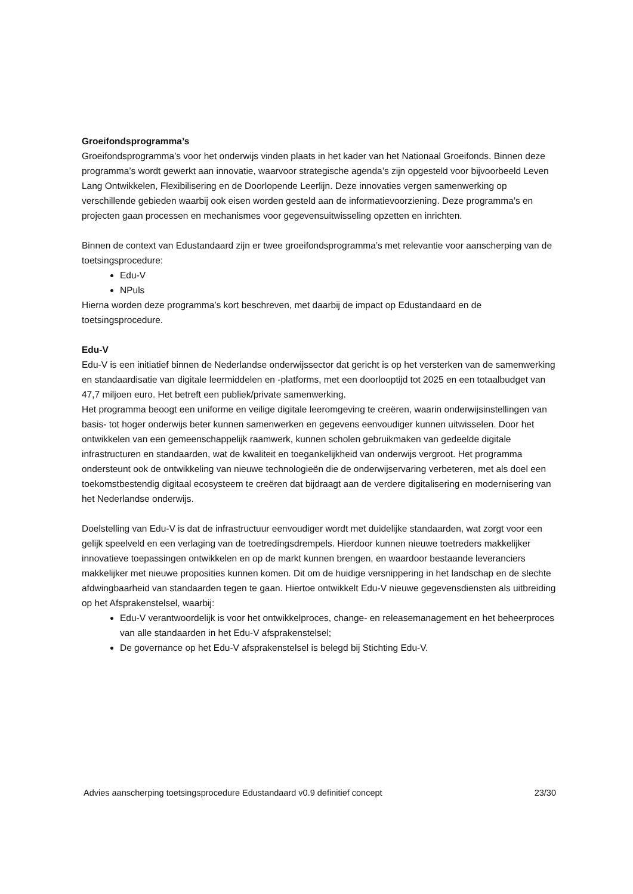Groeifondsprogramma’s
Groeifondsprogramma’s voor het onderwijs vinden plaats in het kader van het Nationaal Groeifonds. Binnen deze programma’s wordt gewerkt aan innovatie, waarvoor strategische agenda’s zijn opgesteld voor bijvoorbeeld Leven Lang Ontwikkelen, Flexibilisering en de Doorlopende Leerlijn. Deze innovaties vergen samenwerking op verschillende gebieden waarbij ook eisen worden gesteld aan de informatievoorziening. Deze programma’s en projecten gaan processen en mechanismes voor gegevensuitwisseling opzetten en inrichten.
Binnen de context van Edustandaard zijn er twee groeifondsprogramma’s met relevantie voor aanscherping van de toetsingsprocedure:
Edu-V
NPuls
Hierna worden deze programma’s kort beschreven, met daarbij de impact op Edustandaard en de toetsingsprocedure.
Edu-V
Edu-V is een initiatief binnen de Nederlandse onderwijssector dat gericht is op het versterken van de samenwerking en standaardisatie van digitale leermiddelen en -platforms, met een doorlooptijd tot 2025 en een totaalbudget van 47,7 miljoen euro. Het betreft een publiek/private samenwerking.
Het programma beoogt een uniforme en veilige digitale leeromgeving te creëren, waarin onderwijsinstellingen van basis- tot hoger onderwijs beter kunnen samenwerken en gegevens eenvoudiger kunnen uitwisselen. Door het ontwikkelen van een gemeenschappelijk raamwerk, kunnen scholen gebruikmaken van gedeelde digitale infrastructuren en standaarden, wat de kwaliteit en toegankelijkheid van onderwijs vergroot. Het programma ondersteunt ook de ontwikkeling van nieuwe technologieën die de onderwijservaring verbeteren, met als doel een toekomstbestendig digitaal ecosysteem te creëren dat bijdraagt aan de verdere digitalisering en modernisering van het Nederlandse onderwijs.
Doelstelling van Edu-V is dat de infrastructuur eenvoudiger wordt met duidelijke standaarden, wat zorgt voor een gelijk speelveld en een verlaging van de toetredingsdrempels. Hierdoor kunnen nieuwe toetreders makkelijker innovatieve toepassingen ontwikkelen en op de markt kunnen brengen, en waardoor bestaande leveranciers makkelijker met nieuwe proposities kunnen komen. Dit om de huidige versnippering in het landschap en de slechte afdwingbaarheid van standaarden tegen te gaan. Hiertoe ontwikkelt Edu-V nieuwe gegevensdiensten als uitbreiding op het Afsprakenstelsel, waarbij:
Edu-V verantwoordelijk is voor het ontwikkelproces, change- en releasemanagement en het beheerproces van alle standaarden in het Edu-V afsprakenstelsel;
De governance op het Edu-V afsprakenstelsel is belegd bij Stichting Edu-V.
Advies aanscherping toetsingsprocedure Edustandaard v0.9 definitief concept 23/30